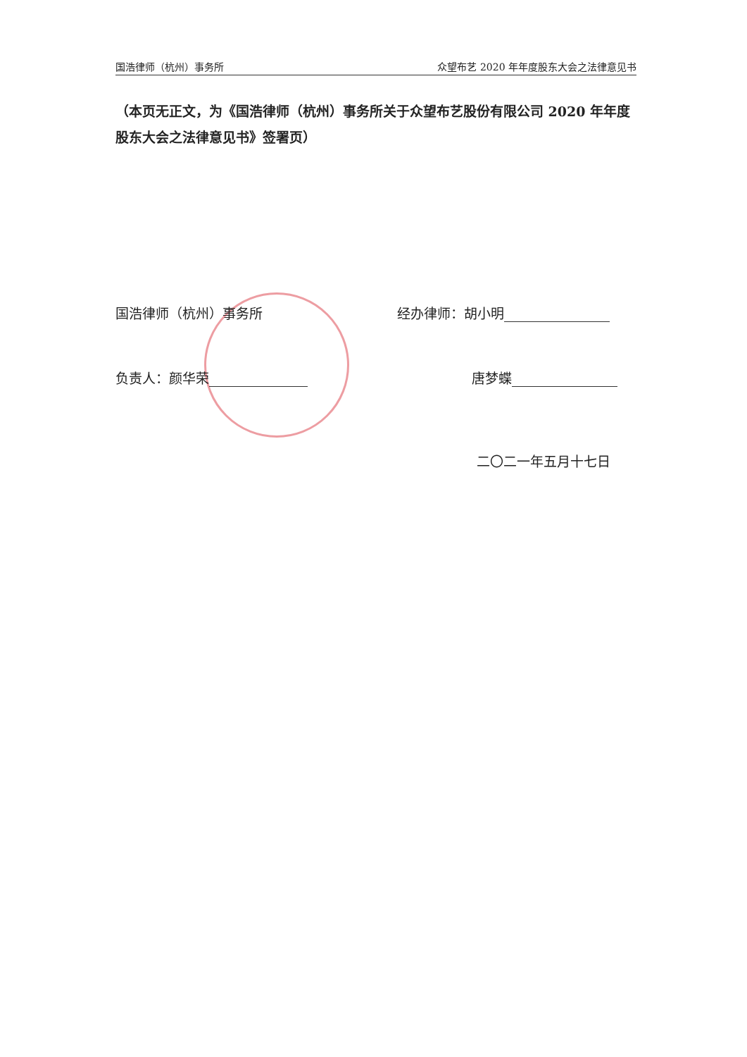国浩律师（杭州）事务所 众望布艺 2020 年年度股东大会之法律意见书
（本页无正文，为《国浩律师（杭州）事务所关于众望布艺股份有限公司 2020 年年度股东大会之法律意见书》签署页）
国浩律师（杭州）事务所 经办律师：胡小明
负责人：颜华荣 唐梦蝶
二〇二一年五月十七日